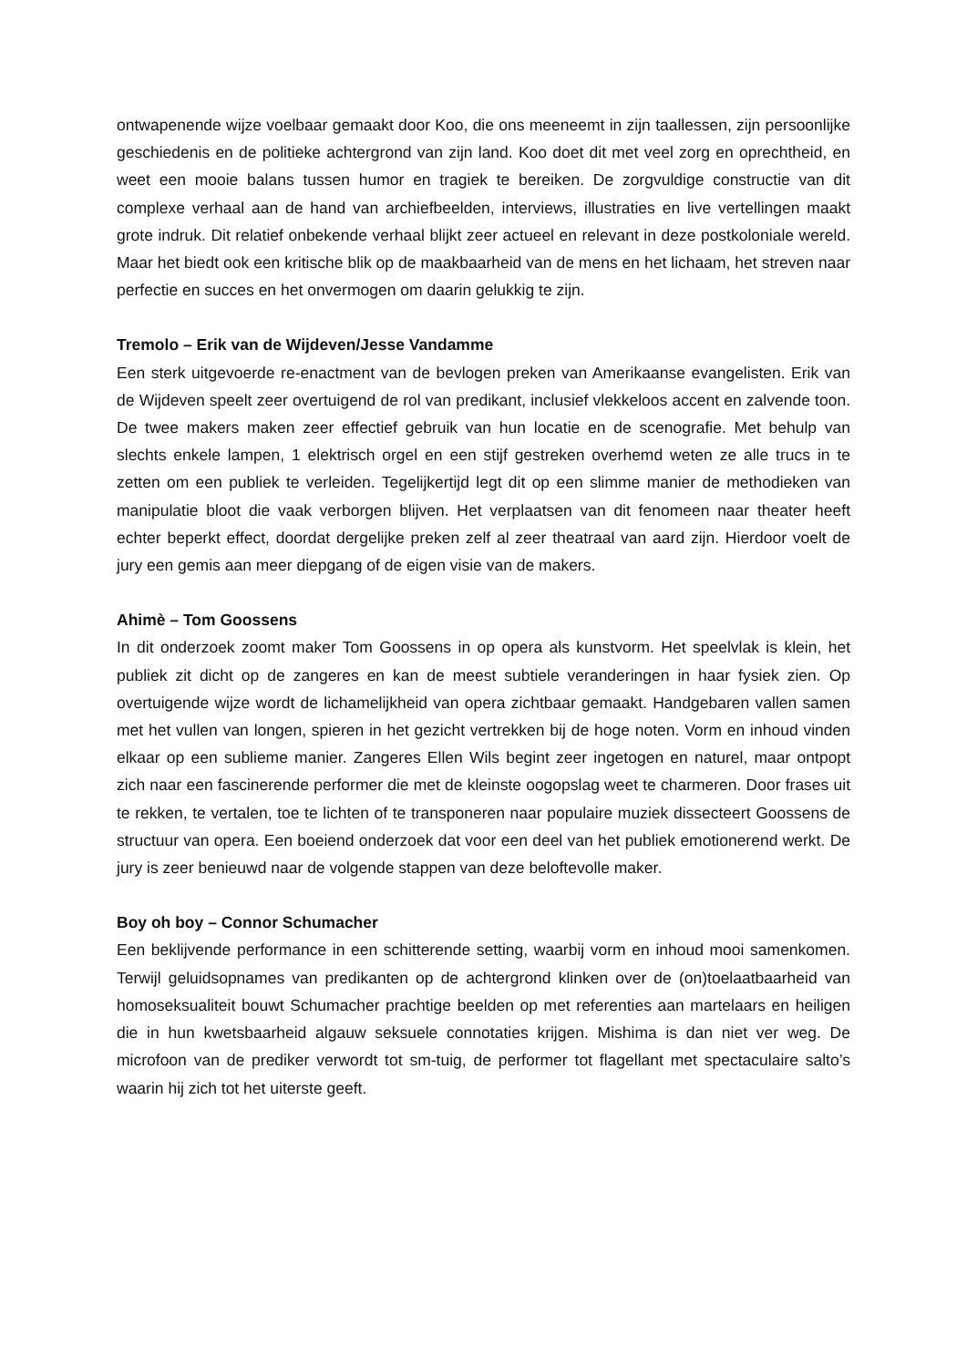ontwapenende wijze voelbaar gemaakt door Koo, die ons meeneemt in zijn taallessen, zijn persoonlijke geschiedenis en de politieke achtergrond van zijn land. Koo doet dit met veel zorg en oprechtheid, en weet een mooie balans tussen humor en tragiek te bereiken. De zorgvuldige constructie van dit complexe verhaal aan de hand van archiefbeelden, interviews, illustraties en live vertellingen maakt grote indruk. Dit relatief onbekende verhaal blijkt zeer actueel en relevant in deze postkoloniale wereld. Maar het biedt ook een kritische blik op de maakbaarheid van de mens en het lichaam, het streven naar perfectie en succes en het onvermogen om daarin gelukkig te zijn.
Tremolo – Erik van de Wijdeven/Jesse Vandamme
Een sterk uitgevoerde re-enactment van de bevlogen preken van Amerikaanse evangelisten. Erik van de Wijdeven speelt zeer overtuigend de rol van predikant, inclusief vlekkeloos accent en zalvende toon. De twee makers maken zeer effectief gebruik van hun locatie en de scenografie. Met behulp van slechts enkele lampen, 1 elektrisch orgel en een stijf gestreken overhemd weten ze alle trucs in te zetten om een publiek te verleiden. Tegelijkertijd legt dit op een slimme manier de methodieken van manipulatie bloot die vaak verborgen blijven. Het verplaatsen van dit fenomeen naar theater heeft echter beperkt effect, doordat dergelijke preken zelf al zeer theatraal van aard zijn. Hierdoor voelt de jury een gemis aan meer diepgang of de eigen visie van de makers.
Ahimè – Tom Goossens
In dit onderzoek zoomt maker Tom Goossens in op opera als kunstvorm. Het speelvlak is klein, het publiek zit dicht op de zangeres en kan de meest subtiele veranderingen in haar fysiek zien. Op overtuigende wijze wordt de lichamelijkheid van opera zichtbaar gemaakt. Handgebaren vallen samen met het vullen van longen, spieren in het gezicht vertrekken bij de hoge noten. Vorm en inhoud vinden elkaar op een sublieme manier. Zangeres Ellen Wils begint zeer ingetogen en naturel, maar ontpopt zich naar een fascinerende performer die met de kleinste oogopslag weet te charmeren. Door frases uit te rekken, te vertalen, toe te lichten of te transponeren naar populaire muziek dissecteert Goossens de structuur van opera. Een boeiend onderzoek dat voor een deel van het publiek emotionerend werkt. De jury is zeer benieuwd naar de volgende stappen van deze beloftevolle maker.
Boy oh boy – Connor Schumacher
Een beklijvende performance in een schitterende setting, waarbij vorm en inhoud mooi samenkomen. Terwijl geluidsopnames van predikanten op de achtergrond klinken over de (on)toelaatbaarheid van homoseksualiteit bouwt Schumacher prachtige beelden op met referenties aan martelaars en heiligen die in hun kwetsbaarheid algauw seksuele connotaties krijgen. Mishima is dan niet ver weg. De microfoon van de prediker verwordt tot sm-tuig, de performer tot flagellant met spectaculaire salto’s waarin hij zich tot het uiterste geeft.